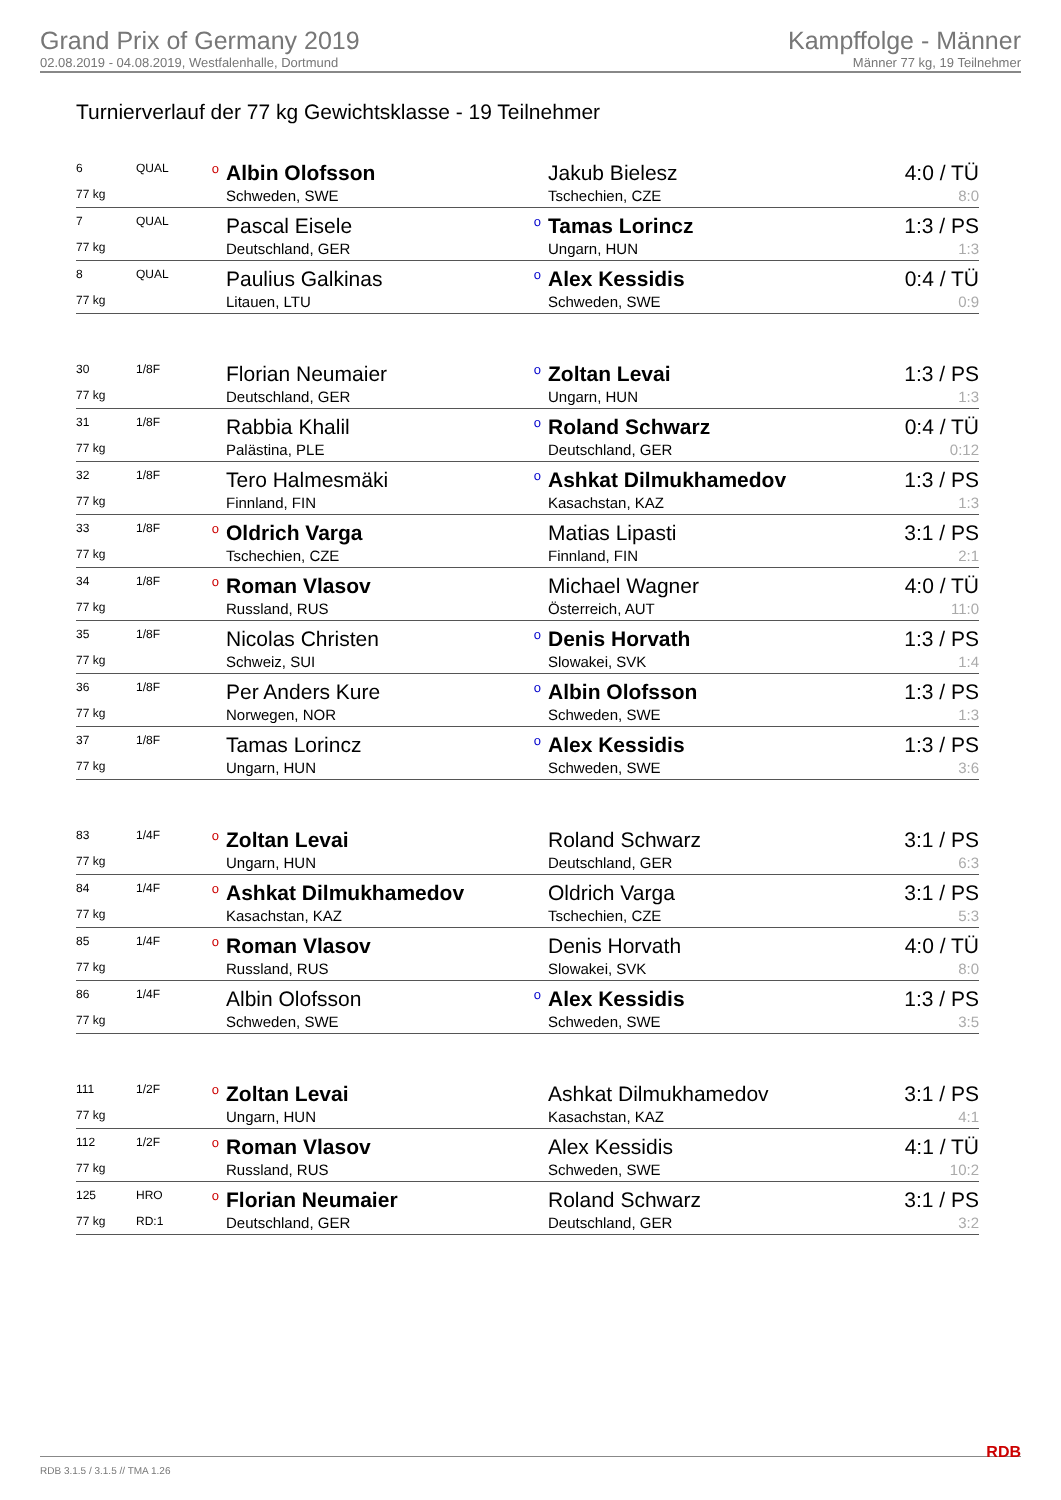Grand Prix of Germany 2019
02.08.2019 - 04.08.2019, Westfalenhalle, Dortmund
Kampffolge - Männer
Männer 77 kg, 19 Teilnehmer
Turnierverlauf der 77 kg Gewichtsklasse - 19 Teilnehmer
| 6 | QUAL | o | Albin Olofsson | | Jakub Bielesz | 4:0 / TÜ |
| 77 kg | | | Schweden, SWE | | Tschechien, CZE | 8:0 |
| 7 | QUAL | | Pascal Eisele | o | Tamas Lorincz | 1:3 / PS |
| 77 kg | | | Deutschland, GER | | Ungarn, HUN | 1:3 |
| 8 | QUAL | | Paulius Galkinas | o | Alex Kessidis | 0:4 / TÜ |
| 77 kg | | | Litauen, LTU | | Schweden, SWE | 0:9 |
| 30 | 1/8F | | Florian Neumaier | o | Zoltan Levai | 1:3 / PS |
| 77 kg | | | Deutschland, GER | | Ungarn, HUN | 1:3 |
| 31 | 1/8F | | Rabbia Khalil | o | Roland Schwarz | 0:4 / TÜ |
| 77 kg | | | Palästina, PLE | | Deutschland, GER | 0:12 |
| 32 | 1/8F | | Tero Halmesmäki | o | Ashkat Dilmukhamedov | 1:3 / PS |
| 77 kg | | | Finnland, FIN | | Kasachstan, KAZ | 1:3 |
| 33 | 1/8F | o | Oldrich Varga | | Matias Lipasti | 3:1 / PS |
| 77 kg | | | Tschechien, CZE | | Finnland, FIN | 2:1 |
| 34 | 1/8F | o | Roman Vlasov | | Michael Wagner | 4:0 / TÜ |
| 77 kg | | | Russland, RUS | | Österreich, AUT | 11:0 |
| 35 | 1/8F | | Nicolas Christen | o | Denis Horvath | 1:3 / PS |
| 77 kg | | | Schweiz, SUI | | Slowakei, SVK | 1:4 |
| 36 | 1/8F | | Per Anders Kure | o | Albin Olofsson | 1:3 / PS |
| 77 kg | | | Norwegen, NOR | | Schweden, SWE | 1:3 |
| 37 | 1/8F | | Tamas Lorincz | o | Alex Kessidis | 1:3 / PS |
| 77 kg | | | Ungarn, HUN | | Schweden, SWE | 3:6 |
| 83 | 1/4F | o | Zoltan Levai | | Roland Schwarz | 3:1 / PS |
| 77 kg | | | Ungarn, HUN | | Deutschland, GER | 6:3 |
| 84 | 1/4F | o | Ashkat Dilmukhamedov | | Oldrich Varga | 3:1 / PS |
| 77 kg | | | Kasachstan, KAZ | | Tschechien, CZE | 5:3 |
| 85 | 1/4F | o | Roman Vlasov | | Denis Horvath | 4:0 / TÜ |
| 77 kg | | | Russland, RUS | | Slowakei, SVK | 8:0 |
| 86 | 1/4F | | Albin Olofsson | o | Alex Kessidis | 1:3 / PS |
| 77 kg | | | Schweden, SWE | | Schweden, SWE | 3:5 |
| 111 | 1/2F | o | Zoltan Levai | | Ashkat Dilmukhamedov | 3:1 / PS |
| 77 kg | | | Ungarn, HUN | | Kasachstan, KAZ | 4:1 |
| 112 | 1/2F | o | Roman Vlasov | | Alex Kessidis | 4:1 / TÜ |
| 77 kg | | | Russland, RUS | | Schweden, SWE | 10:2 |
| 125 | HRO | o | Florian Neumaier | | Roland Schwarz | 3:1 / PS |
| 77 kg | RD:1 | | Deutschland, GER | | Deutschland, GER | 3:2 |
RDB 3.1.5 / 3.1.5 // TMA 1.26 RDB